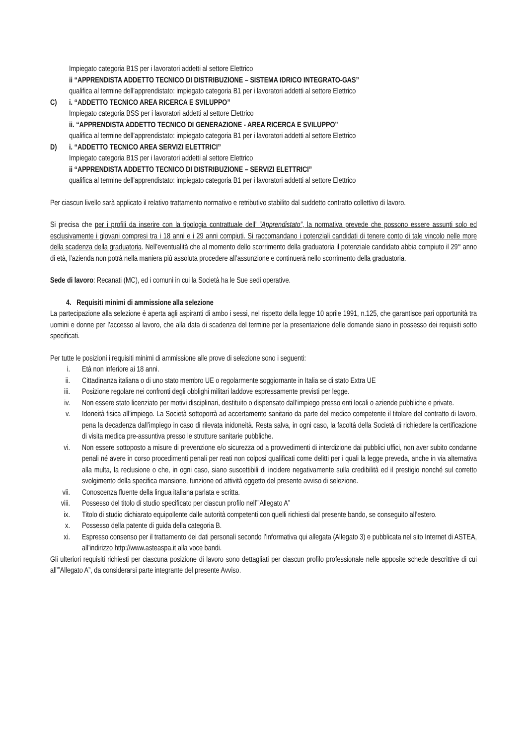Impiegato categoria B1S per i lavoratori addetti al settore Elettrico
ii “APPRENDISTA ADDETTO TECNICO DI DISTRIBUZIONE – SISTEMA IDRICO INTEGRATO-GAS”
qualifica al termine dell’apprendistato: impiegato categoria B1 per i lavoratori addetti al settore Elettrico
C) i. “ADDETTO TECNICO AREA RICERCA E SVILUPPO”
Impiegato categoria BSS per i lavoratori addetti al settore Elettrico
ii. “APPRENDISTA ADDETTO TECNICO DI GENERAZIONE - AREA RICERCA E SVILUPPO”
qualifica al termine dell’apprendistato: impiegato categoria B1 per i lavoratori addetti al settore Elettrico
D) i. “ADDETTO TECNICO AREA SERVIZI ELETTRICI”
Impiegato categoria B1S per i lavoratori addetti al settore Elettrico
ii “APPRENDISTA ADDETTO TECNICO DI DISTRIBUZIONE – SERVIZI ELETTRICI”
qualifica al termine dell’apprendistato: impiegato categoria B1 per i lavoratori addetti al settore Elettrico
Per ciascun livello sarà applicato il relativo trattamento normativo e retributivo stabilito dal suddetto contratto collettivo di lavoro.
Si precisa che per i profili da inserire con la tipologia contrattuale dell’ “Apprendistato”, la normativa prevede che possono essere assunti solo ed esclusivamente i giovani compresi tra i 18 anni e i 29 anni compiuti. Si raccomandano i potenziali candidati di tenere conto di tale vincolo nelle more della scadenza della graduatoria. Nell’eventualità che al momento dello scorrimento della graduatoria il potenziale candidato abbia compiuto il 29° anno di età, l’azienda non potrà nella maniera più assoluta procedere all’assunzione e continuerà nello scorrimento della graduatoria.
Sede di lavoro: Recanati (MC), ed i comuni in cui la Società ha le Sue sedi operative.
4. Requisiti minimi di ammissione alla selezione
La partecipazione alla selezione è aperta agli aspiranti di ambo i sessi, nel rispetto della legge 10 aprile 1991, n.125, che garantisce pari opportunità tra uomini e donne per l’accesso al lavoro, che alla data di scadenza del termine per la presentazione delle domande siano in possesso dei requisiti sotto specificati.
Per tutte le posizioni i requisiti minimi di ammissione alle prove di selezione sono i seguenti:
i. Età non inferiore ai 18 anni.
ii. Cittadinanza italiana o di uno stato membro UE o regolarmente soggiornante in Italia se di stato Extra UE
iii. Posizione regolare nei confronti degli obblighi militari laddove espressamente previsti per legge.
iv. Non essere stato licenziato per motivi disciplinari, destituito o dispensato dall’impiego presso enti locali o aziende pubbliche e private.
v. Idoneità fisica all’impiego. La Società sottoporrà ad accertamento sanitario da parte del medico competente il titolare del contratto di lavoro, pena la decadenza dall’impiego in caso di rilevata inidoneità. Resta salva, in ogni caso, la facoltà della Società di richiedere la certificazione di visita medica pre-assuntiva presso le strutture sanitarie pubbliche.
vi. Non essere sottoposto a misure di prevenzione e/o sicurezza od a provvedimenti di interdizione dai pubblici uffici, non aver subito condanne penali né avere in corso procedimenti penali per reati non colposi qualificati come delitti per i quali la legge preveda, anche in via alternativa alla multa, la reclusione o che, in ogni caso, siano suscettibili di incidere negativamente sulla credibilità ed il prestigio nonché sul corretto svolgimento della specifica mansione, funzione od attività oggetto del presente avviso di selezione.
vii. Conoscenza fluente della lingua italiana parlata e scritta.
viii.
Possesso del titolo di studio specificato per ciascun profilo nell’”Allegato A”
ix. Titolo di studio dichiarato equipollente dalle autorità competenti con quelli richiesti dal presente bando, se conseguito all’estero.
x. Possesso della patente di guida della categoria B.
xi. Espresso consenso per il trattamento dei dati personali secondo l’informativa qui allegata (Allegato 3) e pubblicata nel sito Internet di ASTEA, all’indirizzo http://www.asteaspa.it alla voce bandi.
Gli ulteriori requisiti richiesti per ciascuna posizione di lavoro sono dettagliati per ciascun profilo professionale nelle apposite schede descrittive di cui all’”Allegato A”, da considerarsi parte integrante del presente Avviso.